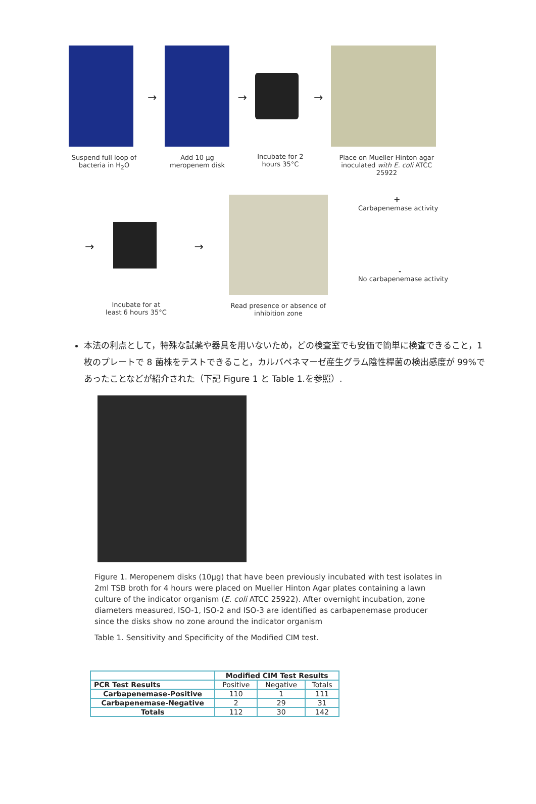Suspend full loop of bacteria in H<sub>2</sub>O
→
Add 10 µg meropenem disk
→
Incubate for 2 hours 35°C
→
Place on Mueller Hinton agar inoculated with E. coli ATCC 25922
→
Incubate for at least 6 hours 35°C
→
Read presence or absence of inhibition zone
+
Carbapenemase activity
-
No carbapenemase activity
本法の利点として，特殊な試薬や器具を用いないため，どの検査室でも安価で簡単に検査できること，1 枚のプレートで 8 菌株をテストできること，カルバペネマーゼ産生グラム陰性桿菌の検出感度が 99%であったことなどが紹介された（下記 Figure 1 と Table 1.を参照）.
Figure 1. Meropenem disks (10µg) that have been previously incubated with test isolates in 2ml TSB broth for 4 hours were placed on Mueller Hinton Agar plates containing a lawn culture of the indicator organism (E. coli ATCC 25922). After overnight incubation, zone diameters measured, ISO-1, ISO-2 and ISO-3 are identified as carbapenemase producer since the disks show no zone around the indicator organism
Table 1. Sensitivity and Specificity of the Modified CIM test.
| | Modified CIM Test Results | | |
| PCR Test Results | Positive | Negative | Totals |
| Carbapenemase-Positive | 110 | 1 | 111 |
| Carbapenemase-Negative | 2 | 29 | 31 |
| Totals | 112 | 30 | 142 |